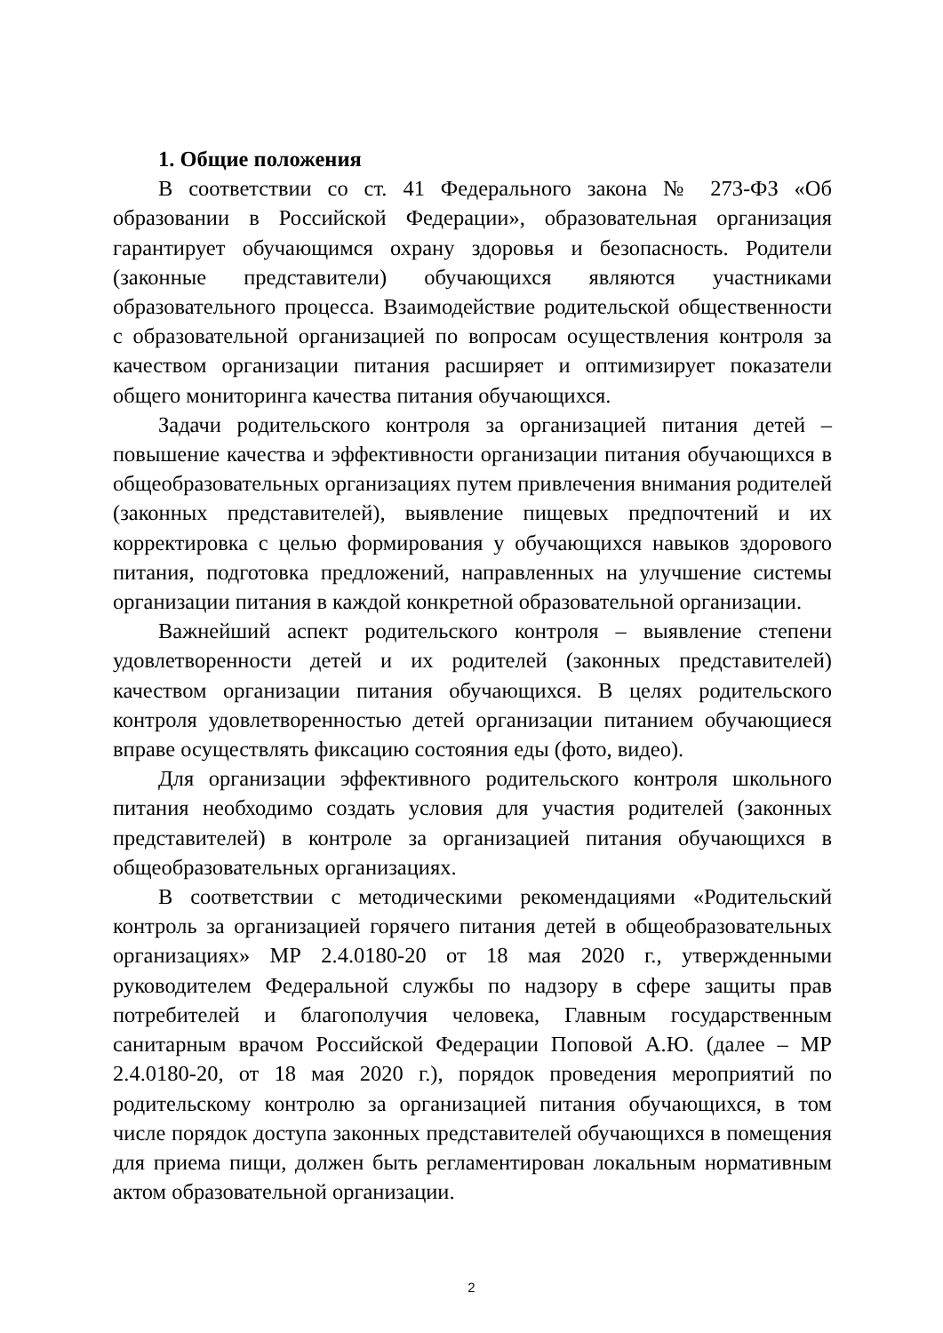1. Общие положения
В соответствии со ст. 41 Федерального закона № 273-ФЗ «Об образовании в Российской Федерации», образовательная организация гарантирует обучающимся охрану здоровья и безопасность. Родители (законные представители) обучающихся являются участниками образовательного процесса. Взаимодействие родительской общественности с образовательной организацией по вопросам осуществления контроля за качеством организации питания расширяет и оптимизирует показатели общего мониторинга качества питания обучающихся.
Задачи родительского контроля за организацией питания детей – повышение качества и эффективности организации питания обучающихся в общеобразовательных организациях путем привлечения внимания родителей (законных представителей), выявление пищевых предпочтений и их корректировка с целью формирования у обучающихся навыков здорового питания, подготовка предложений, направленных на улучшение системы организации питания в каждой конкретной образовательной организации.
Важнейший аспект родительского контроля – выявление степени удовлетворенности детей и их родителей (законных представителей) качеством организации питания обучающихся. В целях родительского контроля удовлетворенностью детей организации питанием обучающиеся вправе осуществлять фиксацию состояния еды (фото, видео).
Для организации эффективного родительского контроля школьного питания необходимо создать условия для участия родителей (законных представителей) в контроле за организацией питания обучающихся в общеобразовательных организациях.
В соответствии с методическими рекомендациями «Родительский контроль за организацией горячего питания детей в общеобразовательных организациях» МР 2.4.0180-20 от 18 мая 2020 г., утвержденными руководителем Федеральной службы по надзору в сфере защиты прав потребителей и благополучия человека, Главным государственным санитарным врачом Российской Федерации Поповой А.Ю. (далее – МР 2.4.0180-20, от 18 мая 2020 г.), порядок проведения мероприятий по родительскому контролю за организацией питания обучающихся, в том числе порядок доступа законных представителей обучающихся в помещения для приема пищи, должен быть регламентирован локальным нормативным актом образовательной организации.
2